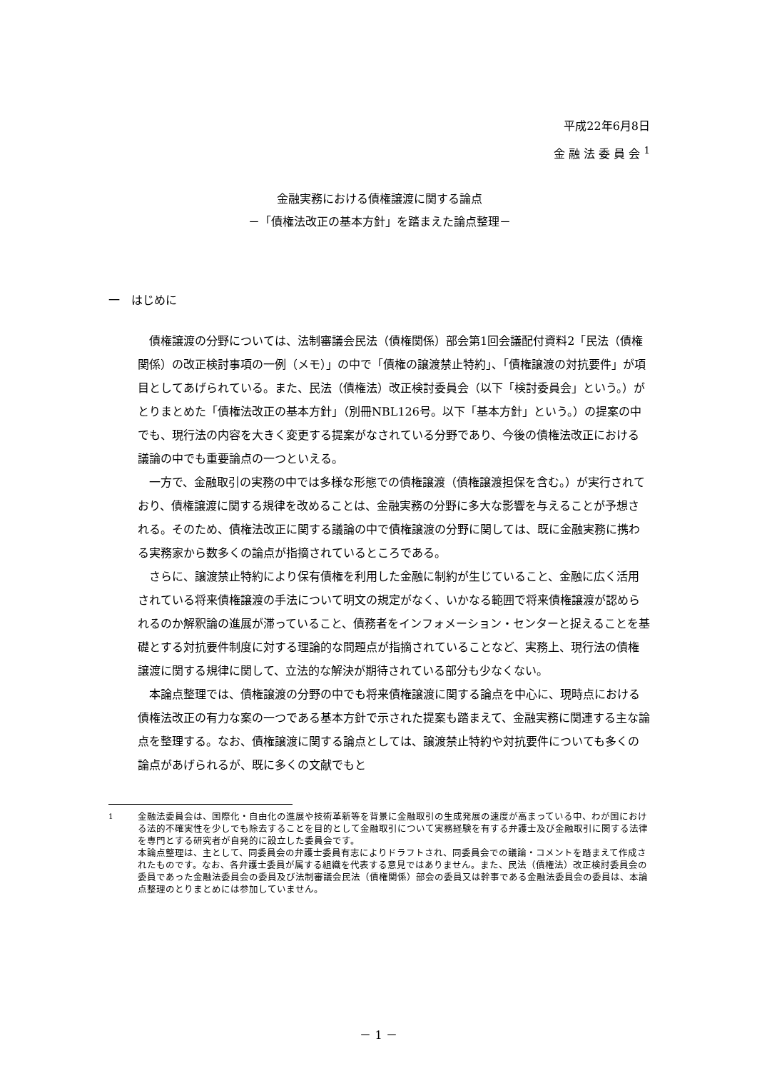平成22年6月8日
金 融 法 委 員 会 <sup>1</sup>
金融実務における債権譲渡に関する論点
－「債権法改正の基本方針」を踏まえた論点整理－
一　はじめに
債権譲渡の分野については、法制審議会民法（債権関係）部会第1回会議配付資料2「民法（債権関係）の改正検討事項の一例（メモ）」の中で「債権の譲渡禁止特約」、「債権譲渡の対抗要件」が項目としてあげられている。また、民法（債権法）改正検討委員会（以下「検討委員会」という。）がとりまとめた「債権法改正の基本方針」（別冊NBL126号。以下「基本方針」という。）の提案の中でも、現行法の内容を大きく変更する提案がなされている分野であり、今後の債権法改正における議論の中でも重要論点の一つといえる。
一方で、金融取引の実務の中では多様な形態での債権譲渡（債権譲渡担保を含む。）が実行されており、債権譲渡に関する規律を改めることは、金融実務の分野に多大な影響を与えることが予想される。そのため、債権法改正に関する議論の中で債権譲渡の分野に関しては、既に金融実務に携わる実務家から数多くの論点が指摘されているところである。
さらに、譲渡禁止特約により保有債権を利用した金融に制約が生じていること、金融に広く活用されている将来債権譲渡の手法について明文の規定がなく、いかなる範囲で将来債権譲渡が認められるのか解釈論の進展が滞っていること、債務者をインフォメーション・センターと捉えることを基礎とする対抗要件制度に対する理論的な問題点が指摘されていることなど、実務上、現行法の債権譲渡に関する規律に関して、立法的な解決が期待されている部分も少なくない。
本論点整理では、債権譲渡の分野の中でも将来債権譲渡に関する論点を中心に、現時点における債権法改正の有力な案の一つである基本方針で示された提案も踏まえて、金融実務に関連する主な論点を整理する。なお、債権譲渡に関する論点としては、譲渡禁止特約や対抗要件についても多くの論点があげられるが、既に多くの文献でもと
<sup>1</sup> 金融法委員会は、国際化・自由化の進展や技術革新等を背景に金融取引の生成発展の速度が高まっている中、わが国における法的不確実性を少しでも除去することを目的として金融取引について実務経験を有する弁護士及び金融取引に関する法律を専門とする研究者が自発的に設立した委員会です。
本論点整理は、主として、同委員会の弁護士委員有志によりドラフトされ、同委員会での議論・コメントを踏まえて作成されたものです。なお、各弁護士委員が属する組織を代表する意見ではありません。また、民法（債権法）改正検討委員会の委員であった金融法委員会の委員及び法制審議会民法（債権関係）部会の委員又は幹事である金融法委員会の委員は、本論点整理のとりまとめには参加していません。
－ 1 －